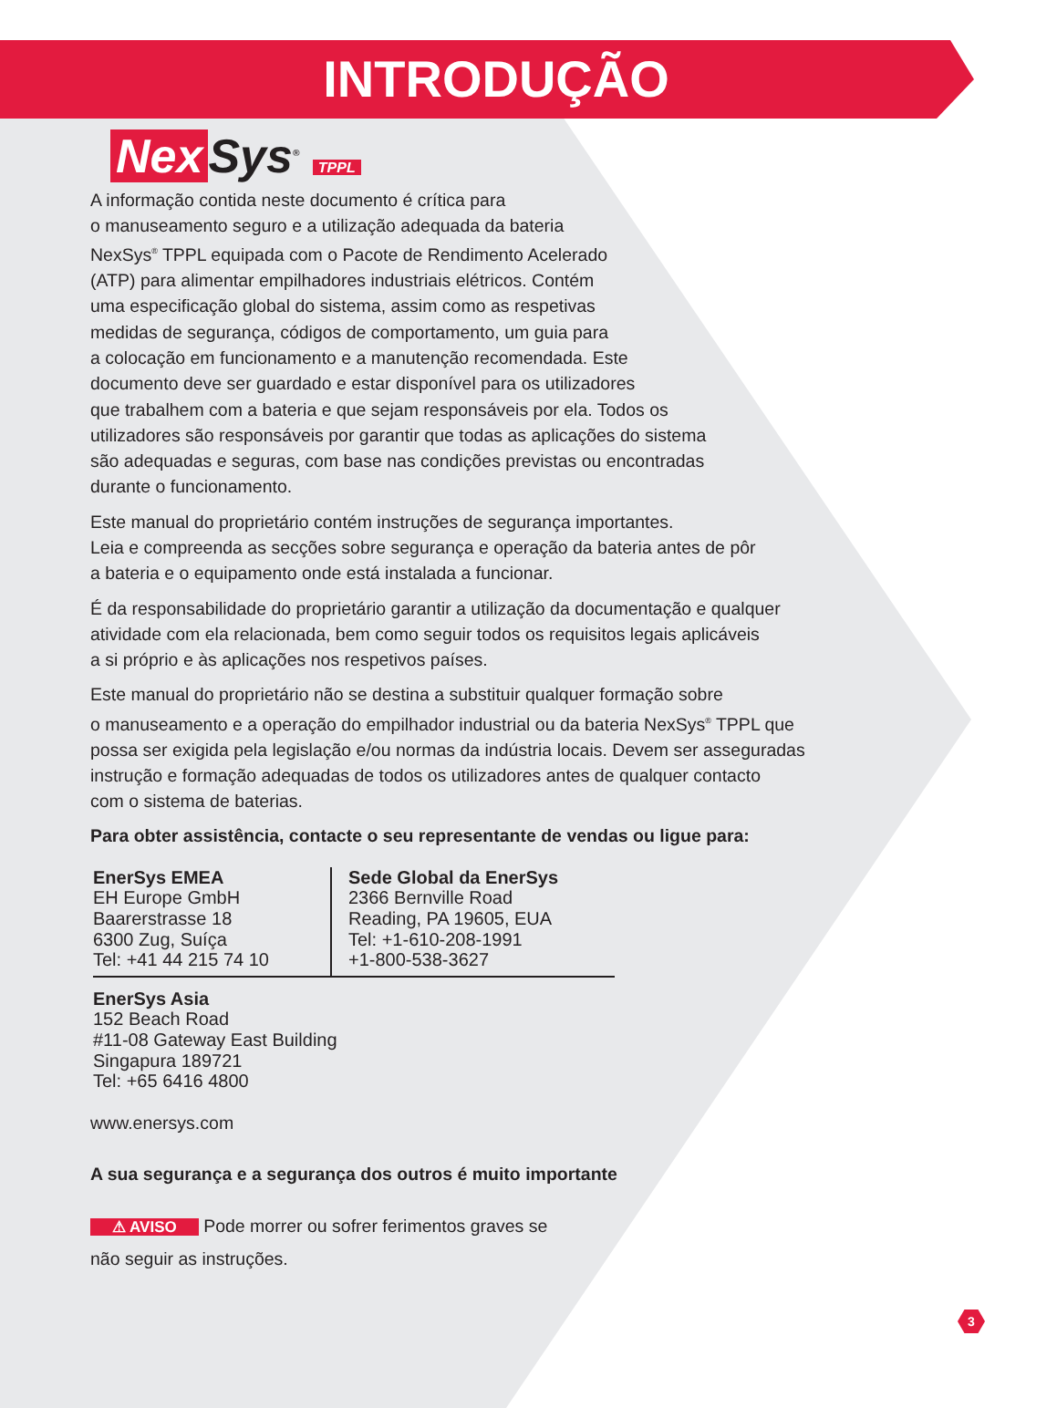INTRODUÇÃO
Nex Sys<sup>®</sup> TPPL
A informação contida neste documento é crítica para
o manuseamento seguro e a utilização adequada da bateria
NexSys<sup>®</sup> TPPL equipada com o Pacote de Rendimento Acelerado
(ATP) para alimentar empilhadores industriais elétricos. Contém
uma especificação global do sistema, assim como as respetivas
medidas de segurança, códigos de comportamento, um guia para
a colocação em funcionamento e a manutenção recomendada. Este
documento deve ser guardado e estar disponível para os utilizadores
que trabalhem com a bateria e que sejam responsáveis por ela. Todos os
utilizadores são responsáveis por garantir que todas as aplicações do sistema
são adequadas e seguras, com base nas condições previstas ou encontradas
durante o funcionamento.
Este manual do proprietário contém instruções de segurança importantes.
Leia e compreenda as secções sobre segurança e operação da bateria antes de pôr
a bateria e o equipamento onde está instalada a funcionar.
É da responsabilidade do proprietário garantir a utilização da documentação e qualquer
atividade com ela relacionada, bem como seguir todos os requisitos legais aplicáveis
a si próprio e às aplicações nos respetivos países.
Este manual do proprietário não se destina a substituir qualquer formação sobre
o manuseamento e a operação do empilhador industrial ou da bateria NexSys<sup>®</sup> TPPL que
possa ser exigida pela legislação e/ou normas da indústria locais. Devem ser asseguradas
instrução e formação adequadas de todos os utilizadores antes de qualquer contacto
com o sistema de baterias.
Para obter assistência, contacte o seu representante de vendas ou ligue para:
EnerSys EMEA
EH Europe GmbH
Baarerstrasse 18
6300 Zug, Suíça
Tel: +41 44 215 74 10
Sede Global da EnerSys
2366 Bernville Road
Reading, PA 19605, EUA
Tel: +1-610-208-1991
+1-800-538-3627
EnerSys Asia
152 Beach Road
#11-08 Gateway East Building
Singapura 189721
Tel: +65 6416 4800
www.enersys.com
A sua segurança e a segurança dos outros é muito importante
⚠ AVISO Pode morrer ou sofrer ferimentos graves se
não seguir as instruções.
3